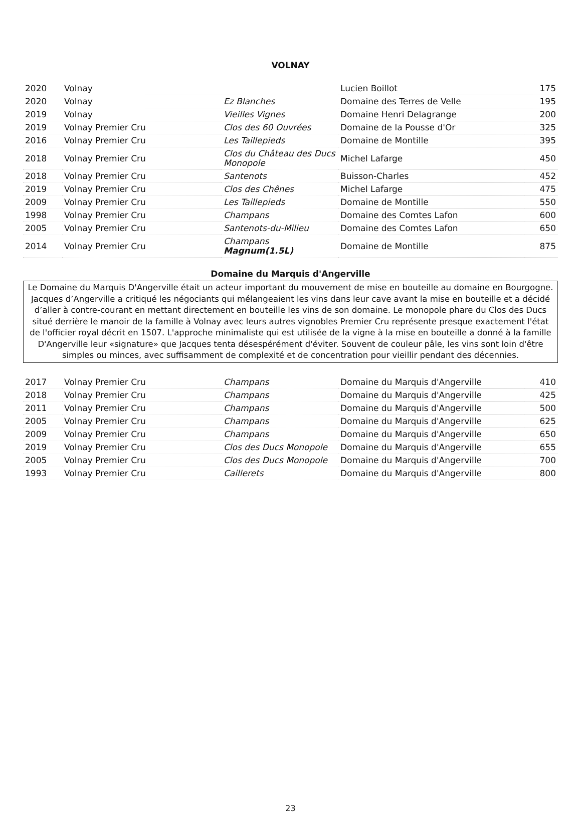VOLNAY
| 2020 | Volnay | | Lucien Boillot | 175 |
| 2020 | Volnay | Ez Blanches | Domaine des Terres de Velle | 195 |
| 2019 | Volnay | Vieilles Vignes | Domaine Henri Delagrange | 200 |
| 2019 | Volnay Premier Cru | Clos des 60 Ouvrées | Domaine de la Pousse d'Or | 325 |
| 2016 | Volnay Premier Cru | Les Taillepieds | Domaine de Montille | 395 |
| 2018 | Volnay Premier Cru | Clos du Château des Ducs Monopole | Michel Lafarge | 450 |
| 2018 | Volnay Premier Cru | Santenots | Buisson-Charles | 452 |
| 2019 | Volnay Premier Cru | Clos des Chênes | Michel Lafarge | 475 |
| 2009 | Volnay Premier Cru | Les Taillepieds | Domaine de Montille | 550 |
| 1998 | Volnay Premier Cru | Champans | Domaine des Comtes Lafon | 600 |
| 2005 | Volnay Premier Cru | Santenots-du-Milieu | Domaine des Comtes Lafon | 650 |
| 2014 | Volnay Premier Cru | Champans Magnum(1.5L) | Domaine de Montille | 875 |
Domaine du Marquis d'Angerville
Le Domaine du Marquis D'Angerville était un acteur important du mouvement de mise en bouteille au domaine en Bourgogne. Jacques d’Angerville a critiqué les négociants qui mélangeaient les vins dans leur cave avant la mise en bouteille et a décidé d’aller à contre-courant en mettant directement en bouteille les vins de son domaine. Le monopole phare du Clos des Ducs situé derrière le manoir de la famille à Volnay avec leurs autres vignobles Premier Cru représente presque exactement l'état de l'officier royal décrit en 1507. L'approche minimaliste qui est utilisée de la vigne à la mise en bouteille a donné à la famille D'Angerville leur «signature» que Jacques tenta désespérément d'éviter. Souvent de couleur pâle, les vins sont loin d'être simples ou minces, avec suffisamment de complexité et de concentration pour vieillir pendant des décennies.
| 2017 | Volnay Premier Cru | Champans | Domaine du Marquis d'Angerville | 410 |
| 2018 | Volnay Premier Cru | Champans | Domaine du Marquis d'Angerville | 425 |
| 2011 | Volnay Premier Cru | Champans | Domaine du Marquis d'Angerville | 500 |
| 2005 | Volnay Premier Cru | Champans | Domaine du Marquis d'Angerville | 625 |
| 2009 | Volnay Premier Cru | Champans | Domaine du Marquis d'Angerville | 650 |
| 2019 | Volnay Premier Cru | Clos des Ducs Monopole | Domaine du Marquis d'Angerville | 655 |
| 2005 | Volnay Premier Cru | Clos des Ducs Monopole | Domaine du Marquis d'Angerville | 700 |
| 1993 | Volnay Premier Cru | Caillerets | Domaine du Marquis d'Angerville | 800 |
23